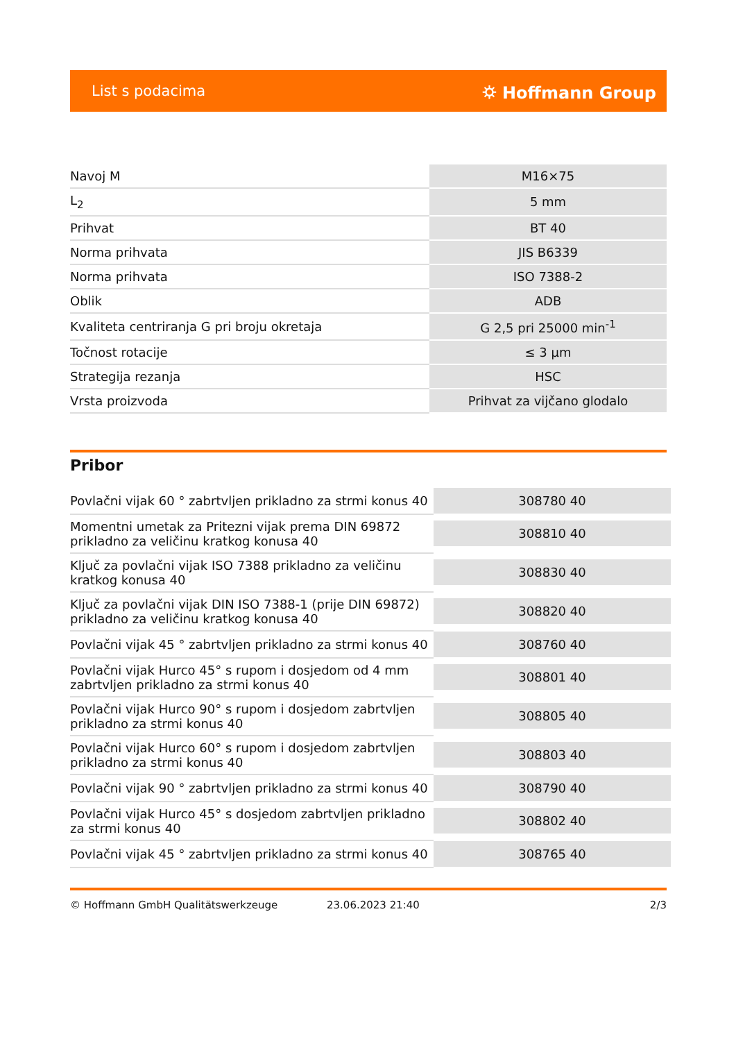List s podacima ⛭ Hoffmann Group
| Navoj M | M16×75 |
| L<sub>2</sub> | 5 mm |
| Prihvat | BT 40 |
| Norma prihvata | JIS B6339 |
| Norma prihvata | ISO 7388-2 |
| Oblik | ADB |
| Kvaliteta centriranja G pri broju okretaja | G 2,5 pri 25000 min<sup>-1</sup> |
| Točnost rotacije | ≤ 3 µm |
| Strategija rezanja | HSC |
| Vrsta proizvoda | Prihvat za vijčano glodalo |
Pribor
| Povlačni vijak 60 ° zabrtvljen prikladno za strmi konus 40 | 308780 40 |
| Momentni umetak za Pritezni vijak prema DIN 69872 prikladno za veličinu kratkog konusa 40 | 308810 40 |
| Ključ za povlačni vijak ISO 7388 prikladno za veličinu kratkog konusa 40 | 308830 40 |
| Ključ za povlačni vijak DIN ISO 7388-1 (prije DIN 69872) prikladno za veličinu kratkog konusa 40 | 308820 40 |
| Povlačni vijak 45 ° zabrtvljen prikladno za strmi konus 40 | 308760 40 |
| Povlačni vijak Hurco 45° s rupom i dosjedom od 4 mm zabrtvljen prikladno za strmi konus 40 | 308801 40 |
| Povlačni vijak Hurco 90° s rupom i dosjedom zabrtvljen prikladno za strmi konus 40 | 308805 40 |
| Povlačni vijak Hurco 60° s rupom i dosjedom zabrtvljen prikladno za strmi konus 40 | 308803 40 |
| Povlačni vijak 90 ° zabrtvljen prikladno za strmi konus 40 | 308790 40 |
| Povlačni vijak Hurco 45° s dosjedom zabrtvljen prikladno za strmi konus 40 | 308802 40 |
| Povlačni vijak 45 ° zabrtvljen prikladno za strmi konus 40 | 308765 40 |
© Hoffmann GmbH Qualitätswerkzeuge 23.06.2023 21:40 2/3